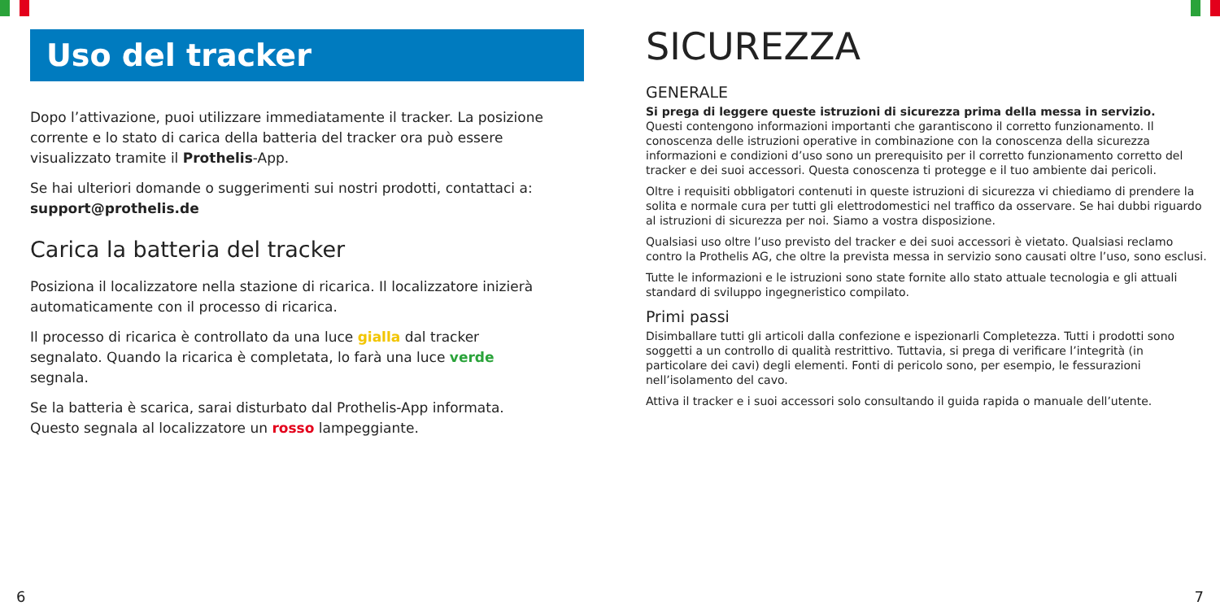Uso del tracker
Dopo l’attivazione, puoi utilizzare immediatamente il tracker. La posizione corrente e lo stato di carica della batteria del tracker ora può essere visualizzato tramite il Prothelis-App.
Se hai ulteriori domande o suggerimenti sui nostri prodotti, contattaci a: support@prothelis.de
Carica la batteria del tracker
Posiziona il localizzatore nella stazione di ricarica. Il localizzatore inizierà automaticamente con il processo di ricarica.
Il processo di ricarica è controllato da una luce gialla dal tracker segnalato. Quando la ricarica è completata, lo farà una luce verde segnala.
Se la batteria è scarica, sarai disturbato dal Prothelis-App informata. Questo segnala al localizzatore un rosso lampeggiante.
SICUREZZA
GENERALE
Si prega di leggere queste istruzioni di sicurezza prima della messa in servizio.
Questi contengono informazioni importanti che garantiscono il corretto funzionamento. Il conoscenza delle istruzioni operative in combinazione con la conoscenza della sicurezza informazioni e condizioni d’uso sono un prerequisito per il corretto funzionamento corretto del tracker e dei suoi accessori. Questa conoscenza ti protegge e il tuo ambiente dai pericoli.
Oltre i requisiti obbligatori contenuti in queste istruzioni di sicurezza vi chiediamo di prendere la solita e normale cura per tutti gli elettrodomestici nel traffico da osservare. Se hai dubbi riguardo al istruzioni di sicurezza per noi. Siamo a vostra disposizione.
Qualsiasi uso oltre l’uso previsto del tracker e dei suoi accessori è vietato. Qualsiasi reclamo contro la Prothelis AG, che oltre la prevista messa in servizio sono causati oltre l’uso, sono esclusi.
Tutte le informazioni e le istruzioni sono state fornite allo stato attuale tecnologia e gli attuali standard di sviluppo ingegneristico compilato.
Primi passi
Disimballare tutti gli articoli dalla confezione e ispezionarli Completezza. Tutti i prodotti sono soggetti a un controllo di qualità restrittivo. Tuttavia, si prega di verificare l’integrità (in particolare dei cavi) degli elementi. Fonti di pericolo sono, per esempio, le fessurazioni nell’isolamento del cavo.
Attiva il tracker e i suoi accessori solo consultando il guida rapida o manuale dell’utente.
6 7